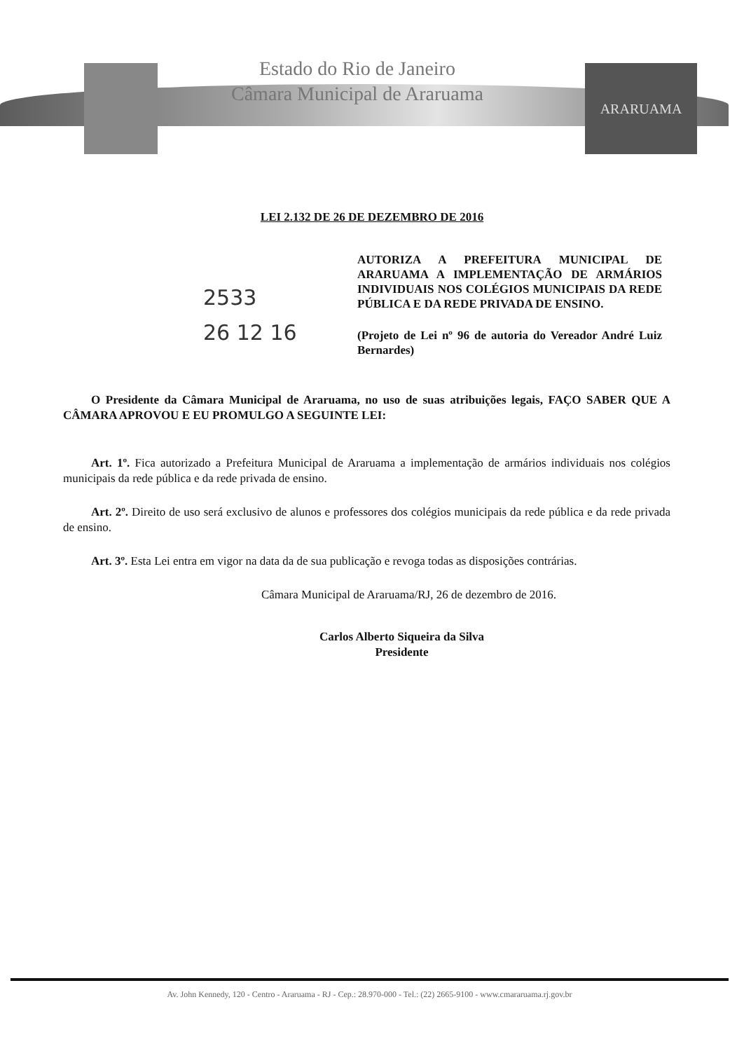Estado do Rio de Janeiro
Câmara Municipal de Araruama
ARARUAMA
LEI 2.132 DE 26 DE DEZEMBRO DE 2016
2533
26 12 16
AUTORIZA A PREFEITURA MUNICIPAL DE ARARUAMA A IMPLEMENTAÇÃO DE ARMÁRIOS INDIVIDUAIS NOS COLÉGIOS MUNICIPAIS DA REDE PÚBLICA E DA REDE PRIVADA DE ENSINO.
(Projeto de Lei nº 96 de autoria do Vereador André Luiz Bernardes)
O Presidente da Câmara Municipal de Araruama, no uso de suas atribuições legais, FAÇO SABER QUE A CÂMARA APROVOU E EU PROMULGO A SEGUINTE LEI:
Art. 1º. Fica autorizado a Prefeitura Municipal de Araruama a implementação de armários individuais nos colégios municipais da rede pública e da rede privada de ensino.
Art. 2º. Direito de uso será exclusivo de alunos e professores dos colégios municipais da rede pública e da rede privada de ensino.
Art. 3º. Esta Lei entra em vigor na data da de sua publicação e revoga todas as disposições contrárias.
Câmara Municipal de Araruama/RJ, 26 de dezembro de 2016.
Carlos Alberto Siqueira da Silva
Presidente
Av. John Kennedy, 120 - Centro - Araruama - RJ - Cep.: 28.970-000 - Tel.: (22) 2665-9100 - www.cmararuama.rj.gov.br